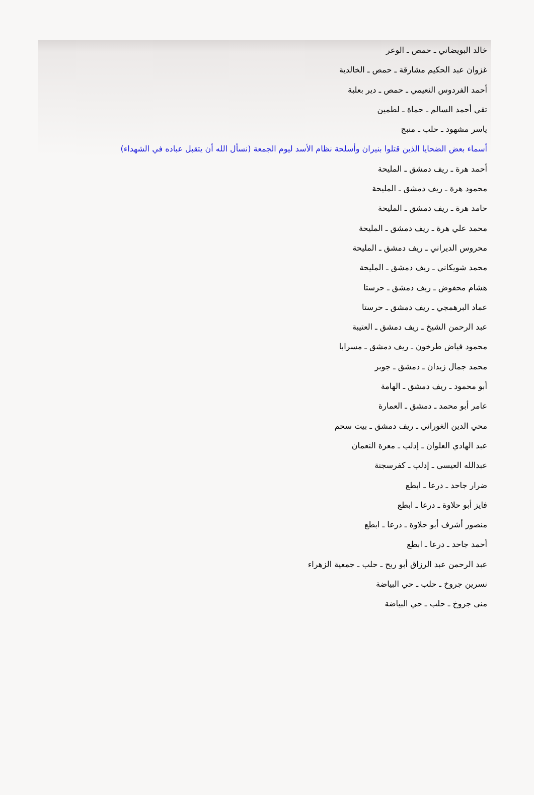خالد البويضاني ـ حمص ـ الوعر
غزوان عبد الحكيم مشارقة ـ حمص ـ الخالدية
أحمد الفردوس النعيمي ـ حمص ـ دير بعلبة
تقي أحمد السالم ـ حماة ـ لطمين
ياسر مشهود ـ حلب ـ منبج
أسماء بعض الضحايا الذين قتلوا بنيران وأسلحة نظام الأسد ليوم الجمعة (نسأل الله أن يتقبل عباده في الشهداء)
أحمد هرة ـ ريف دمشق ـ المليحة
محمود هرة ـ ريف دمشق ـ المليحة
حامد هرة ـ ريف دمشق ـ المليحة
محمد علي هرة ـ ريف دمشق ـ المليحة
محروس الديراني ـ ريف دمشق ـ المليحة
محمد شويكاني ـ ريف دمشق ـ المليحة
هشام محفوض ـ ريف دمشق ـ حرستا
عماد البرهمجي ـ ريف دمشق ـ حرستا
عبد الرحمن الشيخ ـ ريف دمشق ـ العتيبة
محمود فياض طرخون ـ ريف دمشق ـ مسرابا
محمد جمال زيدان ـ دمشق ـ جوبر
أبو محمود ـ ريف دمشق ـ الهامة
عامر أبو محمد ـ دمشق ـ العمارة
محي الدين الغوراني ـ ريف دمشق ـ بيت سحم
عبد الهادي العلوان ـ إدلب ـ معرة النعمان
عبدالله العيسى ـ إدلب ـ كفرسجنة
ضرار جاحد ـ درعا ـ ابطع
فايز أبو حلاوة ـ درعا ـ ابطع
منصور أشرف أبو حلاوة ـ درعا ـ ابطع
أحمد جاحد ـ درعا ـ ابطع
عبد الرحمن عبد الرزاق أبو ربح ـ حلب ـ جمعية الزهراء
نسرين جروخ ـ حلب ـ حي البياضة
منى جروخ ـ حلب ـ حي البياضة